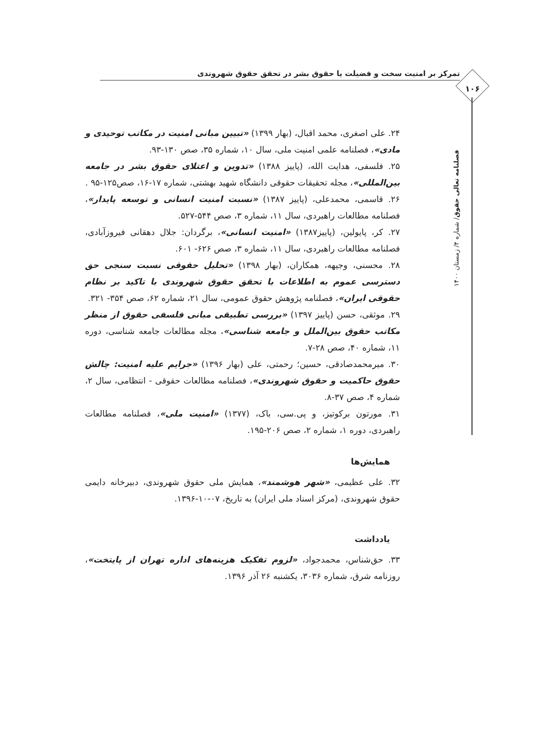تمرکز بر امنیت سخت و فضیلت یا حقوق بشر در تحقق حقوق شهروندی
۱۰۶
فصلنامه تعالی حقوق/ شماره ۴/ زمستان ۱۴۰۰
۲۴. علی اصغری، محمد اقبال، (بهار ۱۳۹۹) «تبیین مبانی امنیت در مکاتب توحیدی و مادی»، فصلنامه علمی امنیت ملی، سال ۱۰، شماره ۳۵، صص ۱۳۰-۹۳.
۲۵. فلسفی، هدایت الله، (پاییز ۱۳۸۸) «تدوین و اعتلای حقوق بشر در جامعه بین‌المللی»، مجله تحقیقات حقوقی دانشگاه شهید بهشتی، شماره ۱۷-۱۶، صص۱۲۵-۹۵ .
۲۶. قاسمی، محمدعلی، (پاییز ۱۳۸۷) «نسبت امنیت انسانی و توسعه پایدار»، فصلنامه مطالعات راهبردی، سال ۱۱، شماره ۳، صص ۵۴۴-۵۲۷.
۲۷. کر، پایولین، (پاییز۱۳۸۷) «امنیت انسانی»، برگردان: جلال دهقانی فیروزآبادی، فصلنامه مطالعات راهبردی، سال ۱۱، شماره ۳، صص ۶۲۶- ۶۰۱.
۲۸. محسنی، وجیهه، همکاران، (بهار ۱۳۹۸) «تحلیل حقوقی نسبت سنجی حق دسترسی عموم به اطلاعات با تحقق حقوق شهروندی با تاکید بر نظام حقوقی ایران»، فصلنامه پژوهش حقوق عمومی، سال ۲۱، شماره ۶۲، صص ۳۵۴- ۳۲۱.
۲۹. موثقی، حسن (پاییز ۱۳۹۷) «بررسی تطبیقی مبانی فلسفی حقوق از منظر مکاتب حقوق بین‌الملل و جامعه شناسی»، مجله مطالعات جامعه شناسی، دوره ۱۱، شماره ۴۰، صص ۲۸-۷.
۳۰. میرمحمدصادقی، حسین؛ رحمتی، علی (بهار ۱۳۹۶) «جرایم علیه امنیت: چالش حقوق حاکمیت و حقوق شهروندی»، فصلنامه مطالعات حقوقی - انتظامی، سال ۲، شماره ۴، صص ۳۷-۸.
۳۱. مورتون برکوتیز، و پی.سی، باک، (۱۳۷۷) «امنیت ملی»، فصلنامه مطالعات راهبردی، دوره ۱، شماره ۲، صص ۲۰۶-۱۹۵.
همایش‌ها
۳۲. علی عظیمی، «شهر هوشمند»، همایش ملی حقوق شهروندی، دبیرخانه دایمی حقوق شهروندی، (مرکز اسناد ملی ایران) به تاریخ، ۰۷-۱۰-۱۳۹۶.
یادداشت
۳۳. حق‌شناس، محمدجواد، «لزوم تفکیک هزینه‌های اداره تهران از پایتخت»، روزنامه شرق، شماره ۳۰۳۶، یکشنبه ۲۶ آذر ۱۳۹۶.